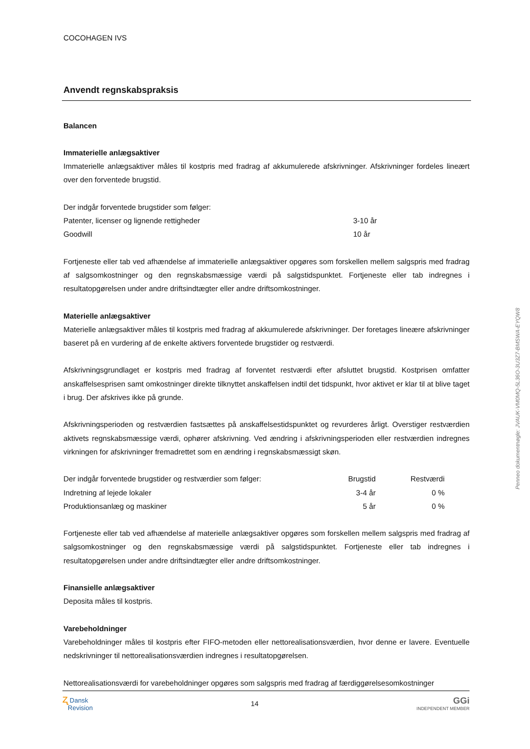COCOHAGEN IVS
Anvendt regnskabspraksis
Balancen
Immaterielle anlægsaktiver
Immaterielle anlægsaktiver måles til kostpris med fradrag af akkumulerede afskrivninger. Afskrivninger fordeles lineært over den forventede brugstid.
| Der indgår forventede brugstider som følger: | |
| Patenter, licenser og lignende rettigheder | 3-10 år |
| Goodwill | 10 år |
Fortjeneste eller tab ved afhændelse af immaterielle anlægsaktiver opgøres som forskellen mellem salgspris med fradrag af salgsomkostninger og den regnskabsmæssige værdi på salgstidspunktet. Fortjeneste eller tab indregnes i resultatopgørelsen under andre driftsindtægter eller andre driftsomkostninger.
Materielle anlægsaktiver
Materielle anlægsaktiver måles til kostpris med fradrag af akkumulerede afskrivninger. Der foretages lineære afskrivninger baseret på en vurdering af de enkelte aktivers forventede brugstider og restværdi.
Afskrivningsgrundlaget er kostpris med fradrag af forventet restværdi efter afsluttet brugstid. Kostprisen omfatter anskaffelsesprisen samt omkostninger direkte tilknyttet anskaffelsen indtil det tidspunkt, hvor aktivet er klar til at blive taget i brug. Der afskrives ikke på grunde.
Afskrivningsperioden og restværdien fastsættes på anskaffelsestidspunktet og revurderes årligt. Overstiger restværdien aktivets regnskabsmæssige værdi, ophører afskrivning. Ved ændring i afskrivningsperioden eller restværdien indregnes virkningen for afskrivninger fremadrettet som en ændring i regnskabsmæssigt skøn.
| Der indgår forventede brugstider og restværdier som følger: | Brugstid | Restværdi |
| Indretning af lejede lokaler | 3-4 år | 0 % |
| Produktionsanlæg og maskiner | 5 år | 0 % |
Fortjeneste eller tab ved afhændelse af materielle anlægsaktiver opgøres som forskellen mellem salgspris med fradrag af salgsomkostninger og den regnskabsmæssige værdi på salgstidspunktet. Fortjeneste eller tab indregnes i resultatopgørelsen under andre driftsindtægter eller andre driftsomkostninger.
Finansielle anlægsaktiver
Deposita måles til kostpris.
Varebeholdninger
Varebeholdninger måles til kostpris efter FIFO-metoden eller nettorealisationsværdien, hvor denne er lavere. Eventuelle nedskrivninger til nettorealisationsværdien indregnes i resultatopgørelsen.
Nettorealisationsværdi for varebeholdninger opgøres som salgspris med fradrag af færdiggørelsesomkostninger
Penneo dokumentnøgle: JVAUK-VM0MQ-5L36O-3U3Z7-BMSWA-EYQW8
ʐ Dansk
Revision
14
GGi
INDEPENDENT MEMBER